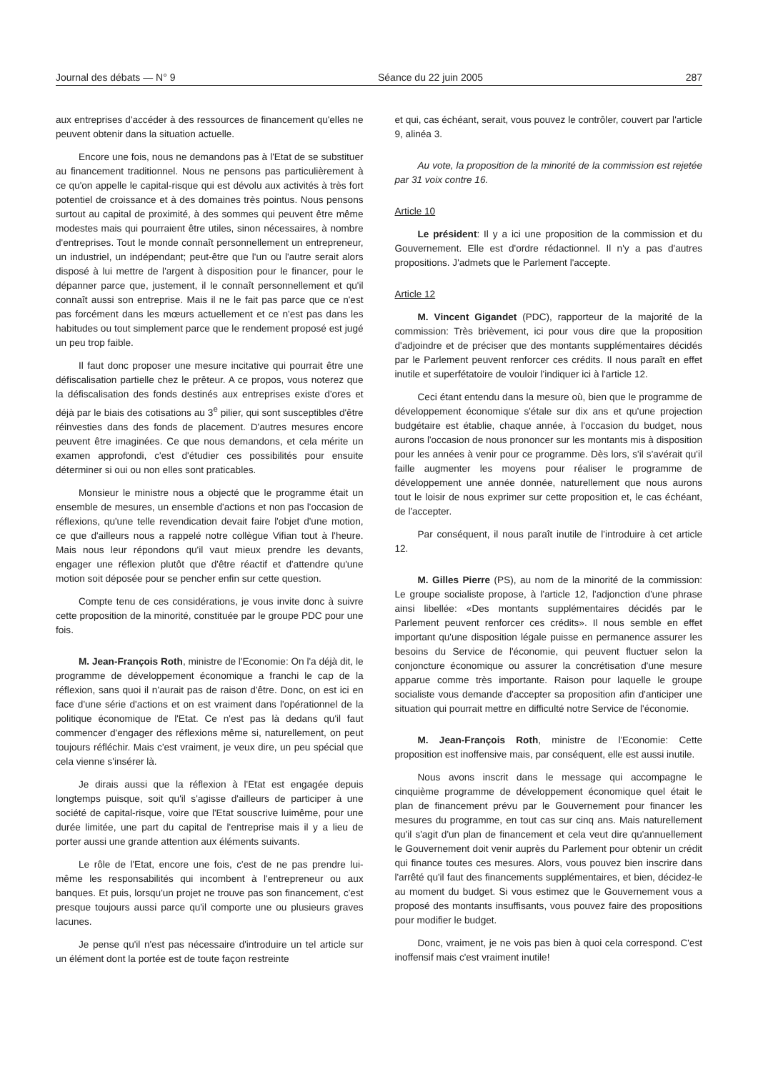Journal des débats — N° 9 Séance du 22 juin 2005 287
aux entreprises d'accéder à des ressources de financement qu'elles ne peuvent obtenir dans la situation actuelle.
Encore une fois, nous ne demandons pas à l'Etat de se substituer au financement traditionnel. Nous ne pensons pas particulièrement à ce qu'on appelle le capital-risque qui est dévolu aux activités à très fort potentiel de croissance et à des domaines très pointus. Nous pensons surtout au capital de proximité, à des sommes qui peuvent être même modestes mais qui pourraient être utiles, sinon nécessaires, à nombre d'entreprises. Tout le monde connaît personnellement un entrepreneur, un industriel, un indépendant; peut-être que l'un ou l'autre serait alors disposé à lui mettre de l'argent à disposition pour le financer, pour le dépanner parce que, justement, il le connaît personnellement et qu'il connaît aussi son entreprise. Mais il ne le fait pas parce que ce n'est pas forcément dans les mœurs actuellement et ce n'est pas dans les habitudes ou tout simplement parce que le rendement proposé est jugé un peu trop faible.
Il faut donc proposer une mesure incitative qui pourrait être une défiscalisation partielle chez le prêteur. A ce propos, vous noterez que la défiscalisation des fonds destinés aux entreprises existe d'ores et déjà par le biais des cotisations au 3<sup>e</sup> pilier, qui sont susceptibles d'être réinvesties dans des fonds de placement. D'autres mesures encore peuvent être imaginées. Ce que nous demandons, et cela mérite un examen approfondi, c'est d'étudier ces possibilités pour ensuite déterminer si oui ou non elles sont praticables.
Monsieur le ministre nous a objecté que le programme était un ensemble de mesures, un ensemble d'actions et non pas l'occasion de réflexions, qu'une telle revendication devait faire l'objet d'une motion, ce que d'ailleurs nous a rappelé notre collègue Vifian tout à l'heure. Mais nous leur répondons qu'il vaut mieux prendre les devants, engager une réflexion plutôt que d'être réactif et d'attendre qu'une motion soit déposée pour se pencher enfin sur cette question.
Compte tenu de ces considérations, je vous invite donc à suivre cette proposition de la minorité, constituée par le groupe PDC pour une fois.
M. Jean-François Roth, ministre de l'Economie: On l'a déjà dit, le programme de développement économique a franchi le cap de la réflexion, sans quoi il n'aurait pas de raison d'être. Donc, on est ici en face d'une série d'actions et on est vraiment dans l'opérationnel de la politique économique de l'Etat. Ce n'est pas là dedans qu'il faut commencer d'engager des réflexions même si, naturellement, on peut toujours réfléchir. Mais c'est vraiment, je veux dire, un peu spécial que cela vienne s'insérer là.
Je dirais aussi que la réflexion à l'Etat est engagée depuis longtemps puisque, soit qu'il s'agisse d'ailleurs de participer à une société de capital-risque, voire que l'Etat souscrive luimême, pour une durée limitée, une part du capital de l'entreprise mais il y a lieu de porter aussi une grande attention aux éléments suivants.
Le rôle de l'Etat, encore une fois, c'est de ne pas prendre lui-même les responsabilités qui incombent à l'entrepreneur ou aux banques. Et puis, lorsqu'un projet ne trouve pas son financement, c'est presque toujours aussi parce qu'il comporte une ou plusieurs graves lacunes.
Je pense qu'il n'est pas nécessaire d'introduire un tel article sur un élément dont la portée est de toute façon restreinte
et qui, cas échéant, serait, vous pouvez le contrôler, couvert par l'article 9, alinéa 3.
Au vote, la proposition de la minorité de la commission est rejetée par 31 voix contre 16.
Article 10
Le président: Il y a ici une proposition de la commission et du Gouvernement. Elle est d'ordre rédactionnel. Il n'y a pas d'autres propositions. J'admets que le Parlement l'accepte.
Article 12
M. Vincent Gigandet (PDC), rapporteur de la majorité de la commission: Très brièvement, ici pour vous dire que la proposition d'adjoindre et de préciser que des montants supplémentaires décidés par le Parlement peuvent renforcer ces crédits. Il nous paraît en effet inutile et superfétatoire de vouloir l'indiquer ici à l'article 12.
Ceci étant entendu dans la mesure où, bien que le programme de développement économique s'étale sur dix ans et qu'une projection budgétaire est établie, chaque année, à l'occasion du budget, nous aurons l'occasion de nous prononcer sur les montants mis à disposition pour les années à venir pour ce programme. Dès lors, s'il s'avérait qu'il faille augmenter les moyens pour réaliser le programme de développement une année donnée, naturellement que nous aurons tout le loisir de nous exprimer sur cette proposition et, le cas échéant, de l'accepter.
Par conséquent, il nous paraît inutile de l'introduire à cet article 12.
M. Gilles Pierre (PS), au nom de la minorité de la commission: Le groupe socialiste propose, à l'article 12, l'adjonction d'une phrase ainsi libellée: «Des montants supplémentaires décidés par le Parlement peuvent renforcer ces crédits». Il nous semble en effet important qu'une disposition légale puisse en permanence assurer les besoins du Service de l'économie, qui peuvent fluctuer selon la conjoncture économique ou assurer la concrétisation d'une mesure apparue comme très importante. Raison pour laquelle le groupe socialiste vous demande d'accepter sa proposition afin d'anticiper une situation qui pourrait mettre en difficulté notre Service de l'économie.
M. Jean-François Roth, ministre de l'Economie: Cette proposition est inoffensive mais, par conséquent, elle est aussi inutile.
Nous avons inscrit dans le message qui accompagne le cinquième programme de développement économique quel était le plan de financement prévu par le Gouvernement pour financer les mesures du programme, en tout cas sur cinq ans. Mais naturellement qu'il s'agit d'un plan de financement et cela veut dire qu'annuellement le Gouvernement doit venir auprès du Parlement pour obtenir un crédit qui finance toutes ces mesures. Alors, vous pouvez bien inscrire dans l'arrêté qu'il faut des financements supplémentaires, et bien, décidez-le au moment du budget. Si vous estimez que le Gouvernement vous a proposé des montants insuffisants, vous pouvez faire des propositions pour modifier le budget.
Donc, vraiment, je ne vois pas bien à quoi cela correspond. C'est inoffensif mais c'est vraiment inutile!